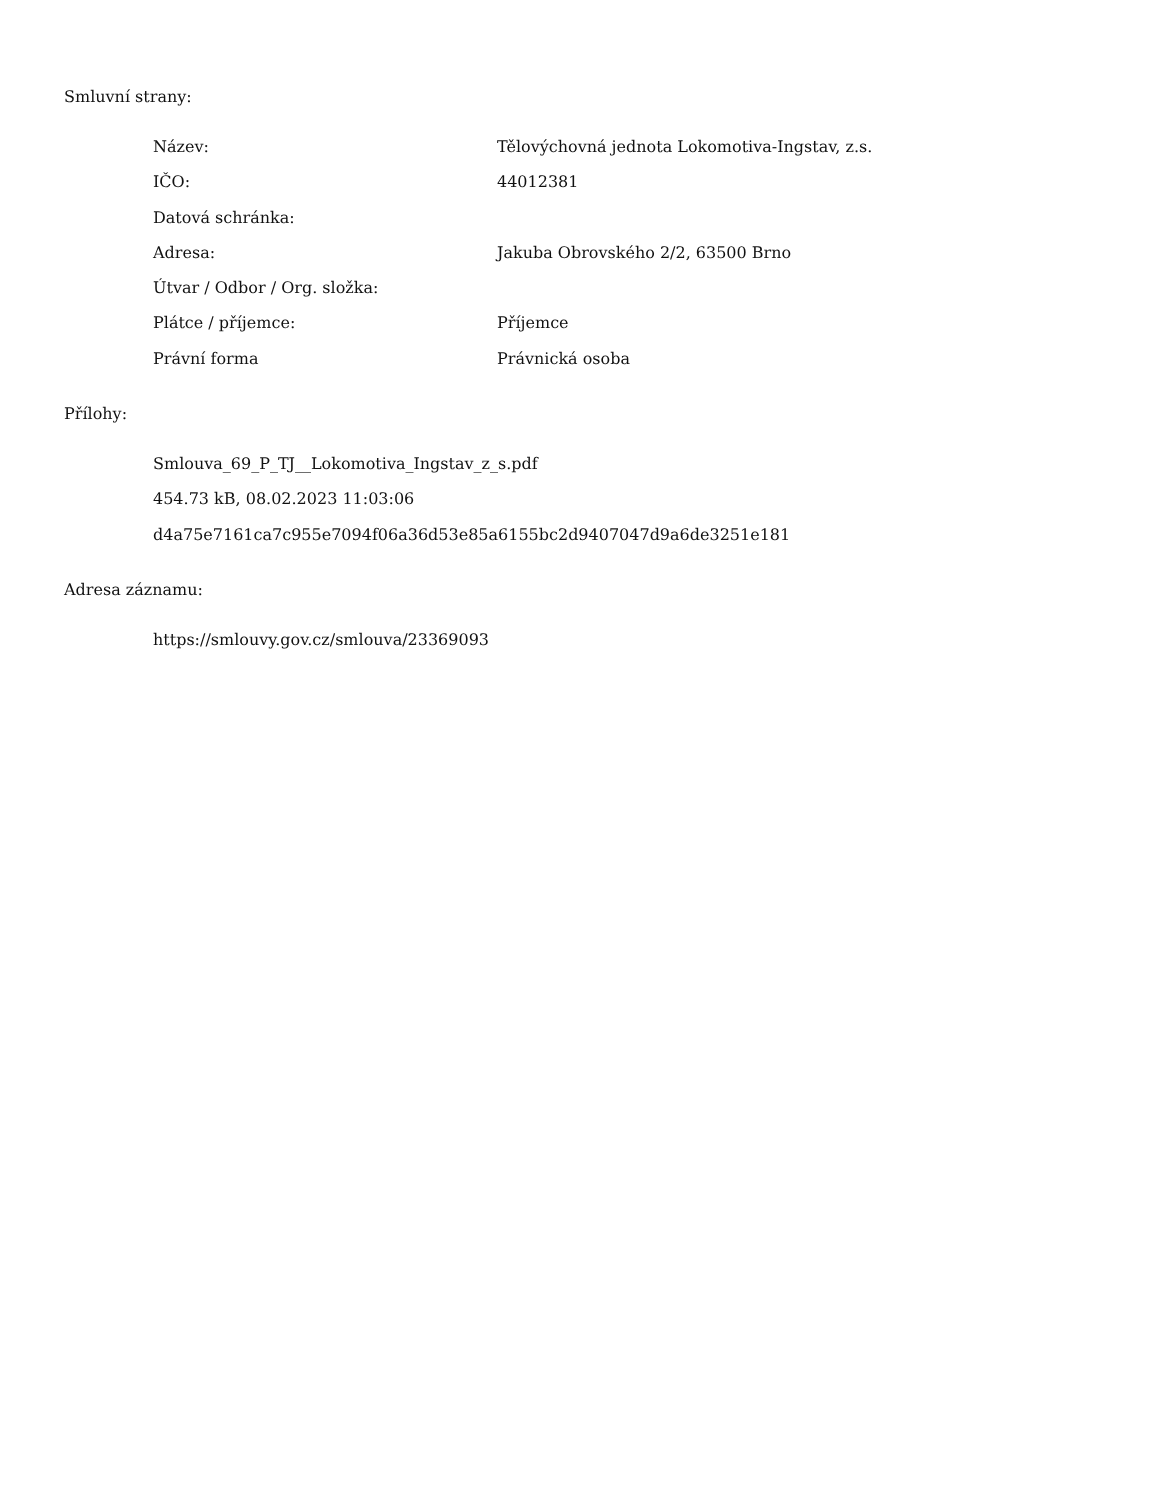Smluvní strany:
| Název: | Tělovýchovná jednota Lokomotiva-Ingstav, z.s. |
| IČO: | 44012381 |
| Datová schránka: | |
| Adresa: | Jakuba Obrovského 2/2, 63500 Brno |
| Útvar / Odbor / Org. složka: | |
| Plátce / příjemce: | Příjemce |
| Právní forma | Právnická osoba |
Přílohy:
Smlouva_69_P_TJ__Lokomotiva_Ingstav_z_s.pdf
454.73 kB, 08.02.2023 11:03:06
d4a75e7161ca7c955e7094f06a36d53e85a6155bc2d9407047d9a6de3251e181
Adresa záznamu:
https://smlouvy.gov.cz/smlouva/23369093